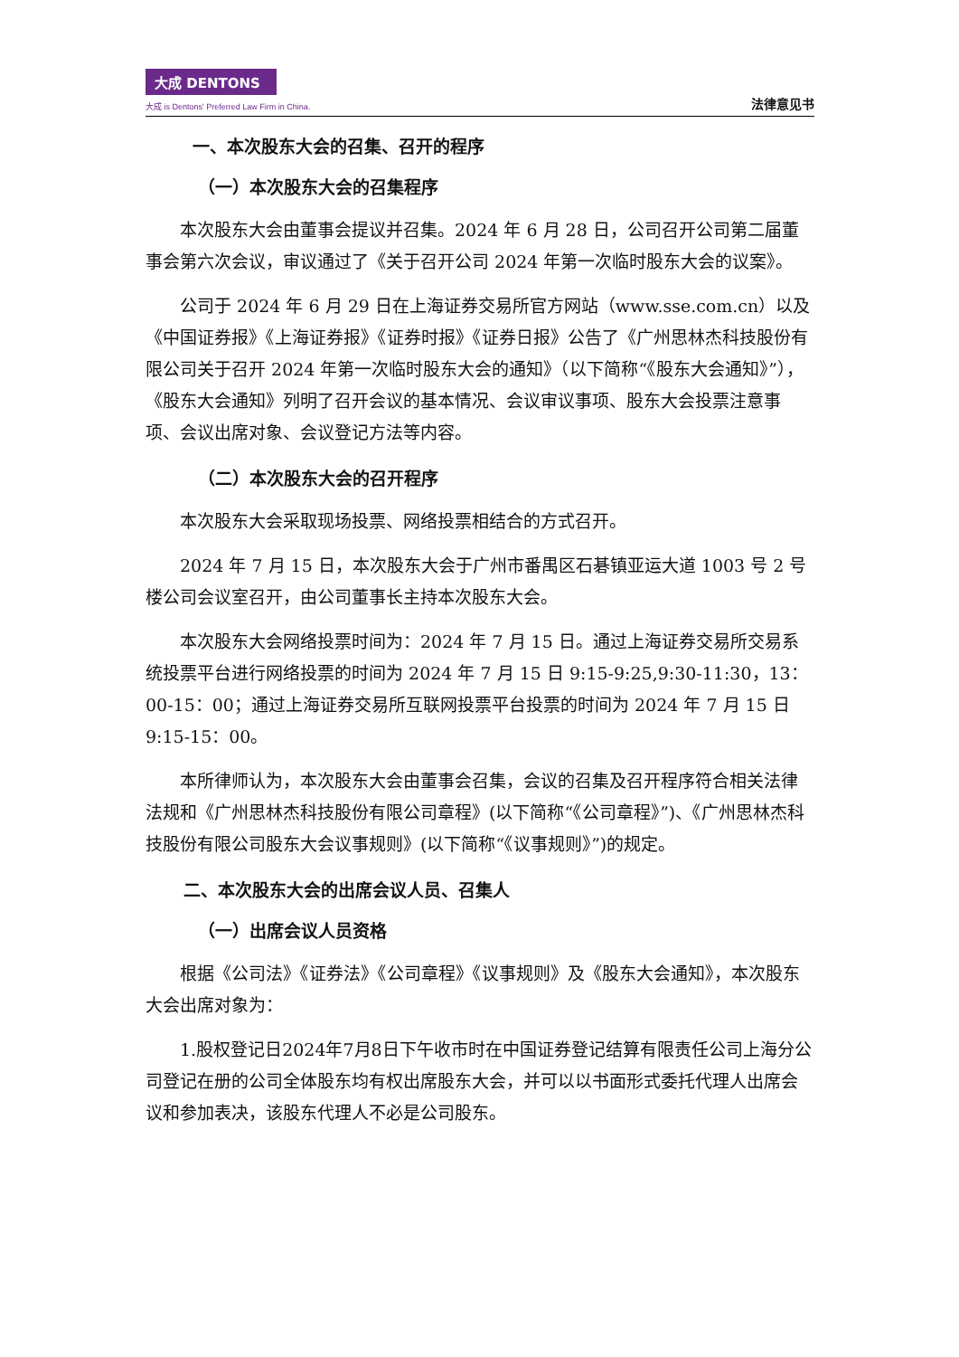大成 DENTONS
大成 is Dentons' Preferred Law Firm in China.
法律意见书
一、本次股东大会的召集、召开的程序
（一）本次股东大会的召集程序
本次股东大会由董事会提议并召集。2024 年 6 月 28 日，公司召开公司第二届董事会第六次会议，审议通过了《关于召开公司 2024 年第一次临时股东大会的议案》。
公司于 2024 年 6 月 29 日在上海证券交易所官方网站（www.sse.com.cn）以及《中国证券报》《上海证券报》《证券时报》《证券日报》公告了《广州思林杰科技股份有限公司关于召开 2024 年第一次临时股东大会的通知》（以下简称“《股东大会通知》”），《股东大会通知》列明了召开会议的基本情况、会议审议事项、股东大会投票注意事项、会议出席对象、会议登记方法等内容。
（二）本次股东大会的召开程序
本次股东大会采取现场投票、网络投票相结合的方式召开。
2024 年 7 月 15 日，本次股东大会于广州市番禺区石碁镇亚运大道 1003 号 2 号楼公司会议室召开，由公司董事长主持本次股东大会。
本次股东大会网络投票时间为：2024 年 7 月 15 日。通过上海证券交易所交易系统投票平台进行网络投票的时间为 2024 年 7 月 15 日 9:15-9:25,9:30-11:30，13：00-15：00；通过上海证券交易所互联网投票平台投票的时间为 2024 年 7 月 15 日 9:15-15：00。
本所律师认为，本次股东大会由董事会召集，会议的召集及召开程序符合相关法律法规和《广州思林杰科技股份有限公司章程》(以下简称“《公司章程》”)、《广州思林杰科技股份有限公司股东大会议事规则》(以下简称“《议事规则》”)的规定。
二、本次股东大会的出席会议人员、召集人
（一）出席会议人员资格
根据《公司法》《证券法》《公司章程》《议事规则》及《股东大会通知》，本次股东大会出席对象为：
1.股权登记日2024年7月8日下午收市时在中国证券登记结算有限责任公司上海分公司登记在册的公司全体股东均有权出席股东大会，并可以以书面形式委托代理人出席会议和参加表决，该股东代理人不必是公司股东。